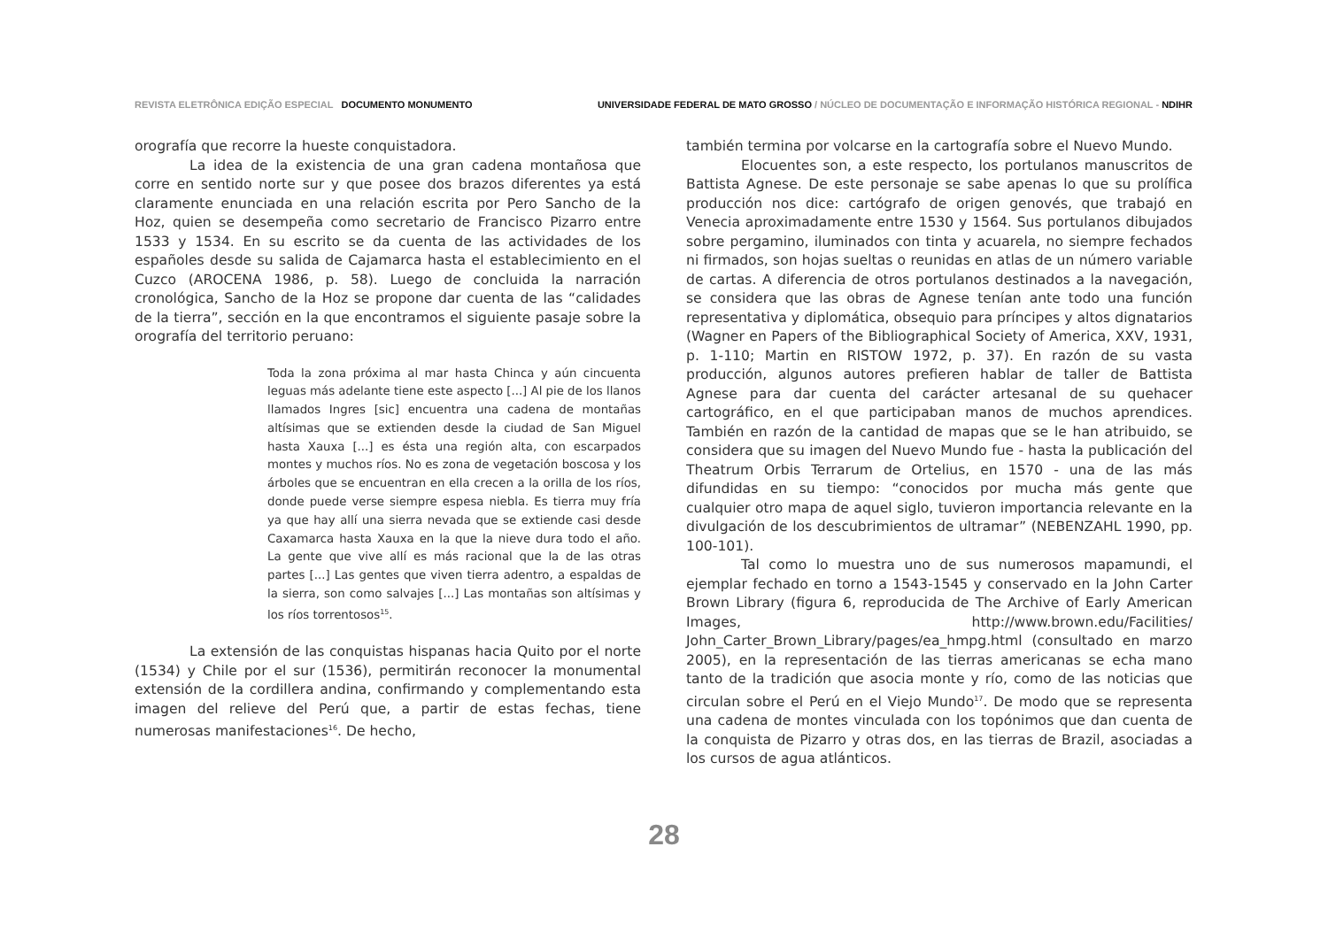REVISTA ELETRÔNICA EDIÇÃO ESPECIAL DOCUMENTO MONUMENTO
UNIVERSIDADE FEDERAL DE MATO GROSSO / NÚCLEO DE DOCUMENTAÇÃO E INFORMAÇÃO HISTÓRICA REGIONAL - NDIHR
orografía que recorre la hueste conquistadora.
La idea de la existencia de una gran cadena montañosa que corre en sentido norte sur y que posee dos brazos diferentes ya está claramente enunciada en una relación escrita por Pero Sancho de la Hoz, quien se desempeña como secretario de Francisco Pizarro entre 1533 y 1534. En su escrito se da cuenta de las actividades de los españoles desde su salida de Cajamarca hasta el establecimiento en el Cuzco (AROCENA 1986, p. 58). Luego de concluida la narración cronológica, Sancho de la Hoz se propone dar cuenta de las “calidades de la tierra”, sección en la que encontramos el siguiente pasaje sobre la orografía del territorio peruano:
Toda la zona próxima al mar hasta Chinca y aún cincuenta leguas más adelante tiene este aspecto [...] Al pie de los llanos llamados Ingres [sic] encuentra una cadena de montañas altísimas que se extienden desde la ciudad de San Miguel hasta Xauxa [...] es ésta una región alta, con escarpados montes y muchos ríos. No es zona de vegetación boscosa y los árboles que se encuentran en ella crecen a la orilla de los ríos, donde puede verse siempre espesa niebla. Es tierra muy fría ya que hay allí una sierra nevada que se extiende casi desde Caxamarca hasta Xauxa en la que la nieve dura todo el año. La gente que vive allí es más racional que la de las otras partes [...] Las gentes que viven tierra adentro, a espaldas de la sierra, son como salvajes [...] Las montañas son altísimas y los ríos torrentosos<sup>15</sup>.
La extensión de las conquistas hispanas hacia Quito por el norte (1534) y Chile por el sur (1536), permitirán reconocer la monumental extensión de la cordillera andina, confirmando y complementando esta imagen del relieve del Perú que, a partir de estas fechas, tiene numerosas manifestaciones<sup>16</sup>. De hecho,
también termina por volcarse en la cartografía sobre el Nuevo Mundo.
Elocuentes son, a este respecto, los portulanos manuscritos de Battista Agnese. De este personaje se sabe apenas lo que su prolífica producción nos dice: cartógrafo de origen genovés, que trabajó en Venecia aproximadamente entre 1530 y 1564. Sus portulanos dibujados sobre pergamino, iluminados con tinta y acuarela, no siempre fechados ni firmados, son hojas sueltas o reunidas en atlas de un número variable de cartas. A diferencia de otros portulanos destinados a la navegación, se considera que las obras de Agnese tenían ante todo una función representativa y diplomática, obsequio para príncipes y altos dignatarios (Wagner en Papers of the Bibliographical Society of America, XXV, 1931, p. 1-110; Martin en RISTOW 1972, p. 37). En razón de su vasta producción, algunos autores prefieren hablar de taller de Battista Agnese para dar cuenta del carácter artesanal de su quehacer cartográfico, en el que participaban manos de muchos aprendices. También en razón de la cantidad de mapas que se le han atribuido, se considera que su imagen del Nuevo Mundo fue - hasta la publicación del Theatrum Orbis Terrarum de Ortelius, en 1570 - una de las más difundidas en su tiempo: “conocidos por mucha más gente que cualquier otro mapa de aquel siglo, tuvieron importancia relevante en la divulgación de los descubrimientos de ultramar” (NEBENZAHL 1990, pp. 100-101).
Tal como lo muestra uno de sus numerosos mapamundi, el ejemplar fechado en torno a 1543-1545 y conservado en la John Carter Brown Library (figura 6, reproducida de The Archive of Early American Images, http://www.brown.edu/Facilities/ John_Carter_Brown_Library/pages/ea_hmpg.html (consultado en marzo 2005), en la representación de las tierras americanas se echa mano tanto de la tradición que asocia monte y río, como de las noticias que circulan sobre el Perú en el Viejo Mundo<sup>17</sup>. De modo que se representa una cadena de montes vinculada con los topónimos que dan cuenta de la conquista de Pizarro y otras dos, en las tierras de Brazil, asociadas a los cursos de agua atlánticos.
28